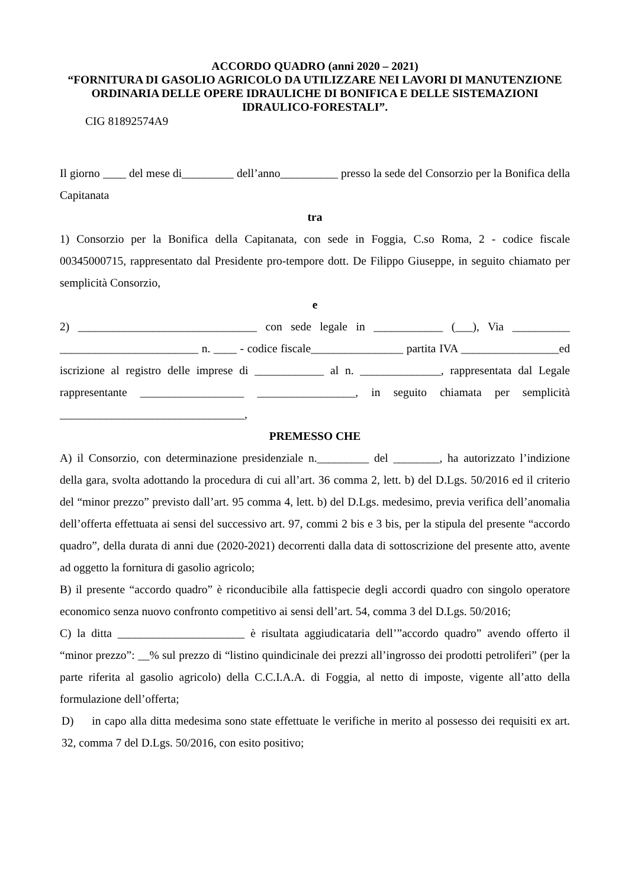ACCORDO QUADRO (anni 2020 – 2021)
“FORNITURA DI GASOLIO AGRICOLO DA UTILIZZARE NEI LAVORI DI MANUTENZIONE ORDINARIA DELLE OPERE IDRAULICHE DI BONIFICA E DELLE SISTEMAZIONI IDRAULICO-FORESTALI”.
CIG 81892574A9
Il giorno ____ del mese di_________ dell’anno__________ presso la sede del Consorzio per la Bonifica della Capitanata
tra
1) Consorzio per la Bonifica della Capitanata, con sede in Foggia, C.so Roma, 2 - codice fiscale 00345000715, rappresentato dal Presidente pro-tempore dott. De Filippo Giuseppe, in seguito chiamato per semplicità Consorzio,
e
2) _______________________________ con sede legale in ____________ (___), Via __________ ________________________ n. ____ - codice fiscale________________ partita IVA _________________ed iscrizione al registro delle imprese di ____________ al n. ______________, rappresentata dal Legale rappresentante __________________ _________________, in seguito chiamata per semplicità ________________________________,
PREMESSO CHE
A) il Consorzio, con determinazione presidenziale n._________ del ________, ha autorizzato l’indizione della gara, svolta adottando la procedura di cui all’art. 36 comma 2, lett. b) del D.Lgs. 50/2016 ed il criterio del “minor prezzo” previsto dall’art. 95 comma 4, lett. b) del D.Lgs. medesimo, previa verifica dell’anomalia dell’offerta effettuata ai sensi del successivo art. 97, commi 2 bis e 3 bis, per la stipula del presente “accordo quadro”, della durata di anni due (2020-2021) decorrenti dalla data di sottoscrizione del presente atto, avente ad oggetto la fornitura di gasolio agricolo;
B) il presente “accordo quadro” è riconducibile alla fattispecie degli accordi quadro con singolo operatore economico senza nuovo confronto competitivo ai sensi dell’art. 54, comma 3 del D.Lgs. 50/2016;
C) la ditta ______________________ è risultata aggiudicataria dell’”accordo quadro” avendo offerto il “minor prezzo”: __% sul prezzo di “listino quindicinale dei prezzi all’ingrosso dei prodotti petroliferi” (per la parte riferita al gasolio agricolo) della C.C.I.A.A. di Foggia, al netto di imposte, vigente all’atto della formulazione dell’offerta;
D) in capo alla ditta medesima sono state effettuate le verifiche in merito al possesso dei requisiti ex art. 32, comma 7 del D.Lgs. 50/2016, con esito positivo;